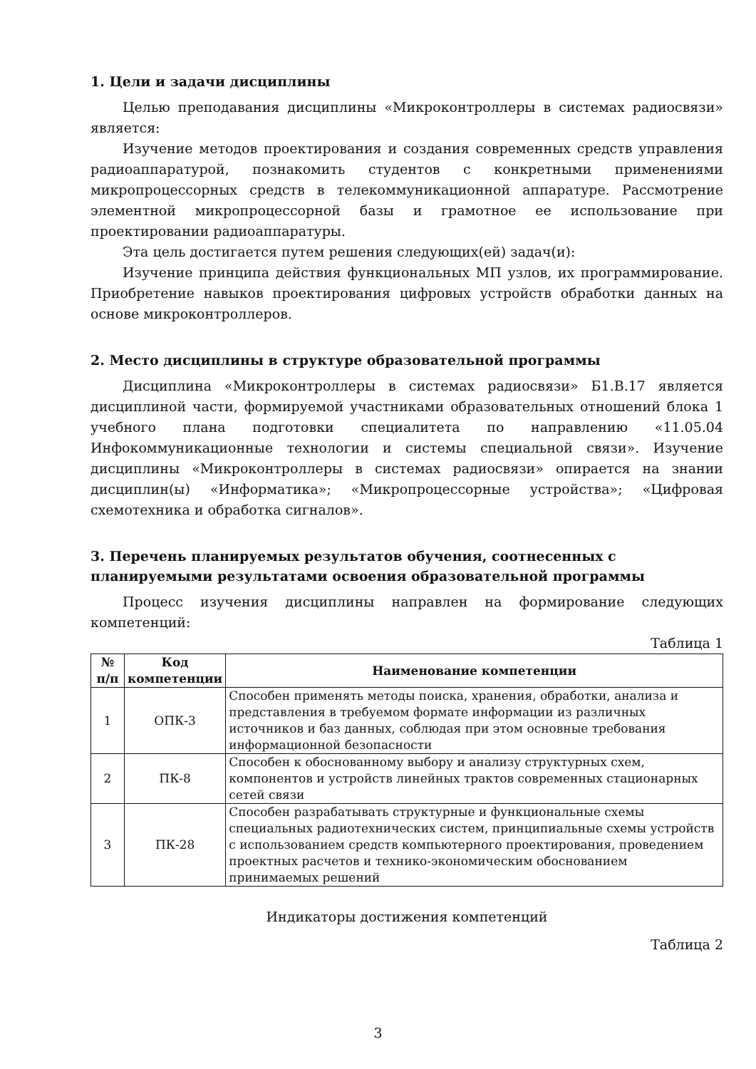1. Цели и задачи дисциплины
Целью преподавания дисциплины «Микроконтроллеры в системах радиосвязи» является:
Изучение методов проектирования и создания современных средств управления радиоаппаратурой, познакомить студентов с конкретными применениями микропроцессорных средств в телекоммуникационной аппаратуре. Рассмотрение элементной микропроцессорной базы и грамотное ее использование при проектировании радиоаппаратуры.
Эта цель достигается путем решения следующих(ей) задач(и):
Изучение принципа действия функциональных МП узлов, их программирование. Приобретение навыков проектирования цифровых устройств обработки данных на основе микроконтроллеров.
2. Место дисциплины в структуре образовательной программы
Дисциплина «Микроконтроллеры в системах радиосвязи» Б1.В.17 является дисциплиной части, формируемой участниками образовательных отношений блока 1 учебного плана подготовки специалитета по направлению «11.05.04 Инфокоммуникационные технологии и системы специальной связи». Изучение дисциплины «Микроконтроллеры в системах радиосвязи» опирается на знании дисциплин(ы) «Информатика»; «Микропроцессорные устройства»; «Цифровая схемотехника и обработка сигналов».
3. Перечень планируемых результатов обучения, соотнесенных с планируемыми результатами освоения образовательной программы
Процесс изучения дисциплины направлен на формирование следующих компетенций:
Таблица 1
| № п/п | Код компетенции | Наименование компетенции |
| --- | --- | --- |
| 1 | ОПК-3 | Способен применять методы поиска, хранения, обработки, анализа и представления в требуемом формате информации из различных источников и баз данных, соблюдая при этом основные требования информационной безопасности |
| 2 | ПК-8 | Способен к обоснованному выбору и анализу структурных схем, компонентов и устройств линейных трактов современных стационарных сетей связи |
| 3 | ПК-28 | Способен разрабатывать структурные и функциональные схемы специальных радиотехнических систем, принципиальные схемы устройств с использованием средств компьютерного проектирования, проведением проектных расчетов и технико-экономическим обоснованием принимаемых решений |
Индикаторы достижения компетенций
Таблица 2
3